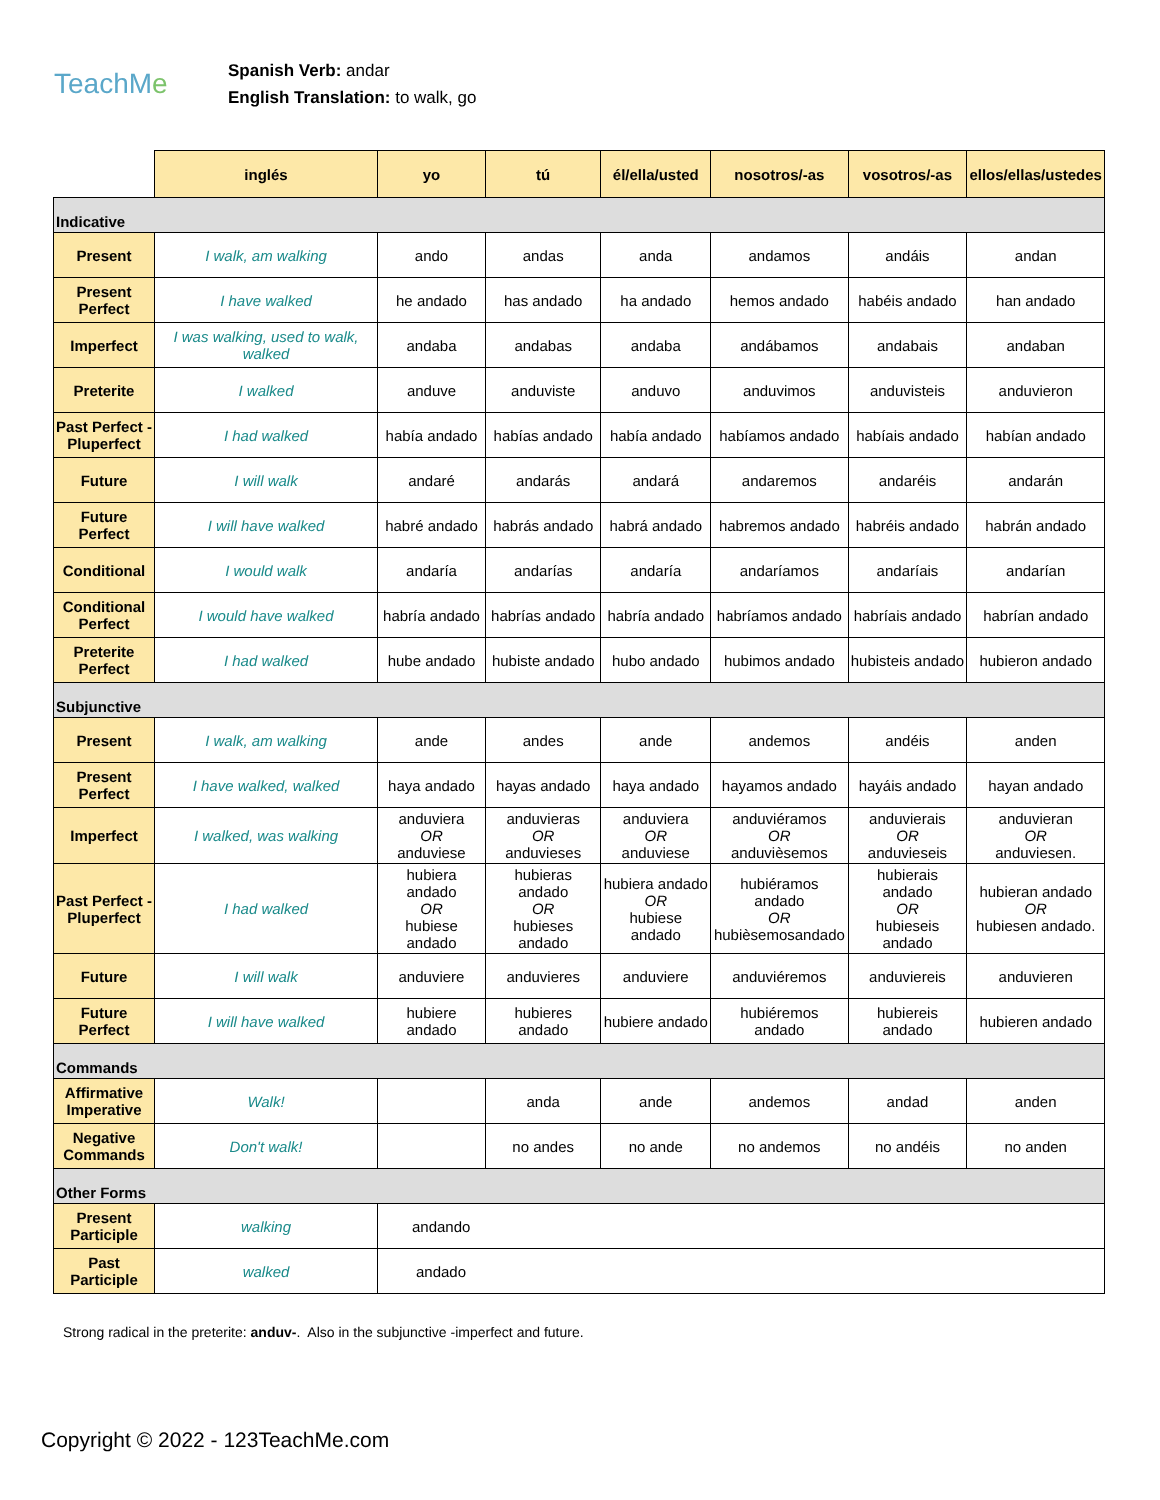TeachMe
Spanish Verb: andar
English Translation: to walk, go
| | inglés | yo | tú | él/ella/usted | nosotros/-as | vosotros/-as | ellos/ellas/ustedes |
| --- | --- | --- | --- | --- | --- | --- | --- |
| Indicative | | | | | | | |
| Present | I walk, am walking | ando | andas | anda | andamos | andáis | andan |
| Present Perfect | I have walked | he andado | has andado | ha andado | hemos andado | habéis andado | han andado |
| Imperfect | I was walking, used to walk, walked | andaba | andabas | andaba | andábamos | andabais | andaban |
| Preterite | I walked | anduve | anduviste | anduvo | anduvimos | anduvisteis | anduvieron |
| Past Perfect - Pluperfect | I had walked | había andado | habías andado | había andado | habíamos andado | habíais andado | habían andado |
| Future | I will walk | andaré | andarás | andará | andaremos | andaréis | andarán |
| Future Perfect | I will have walked | habré andado | habrás andado | habrá andado | habremos andado | habréis andado | habrán andado |
| Conditional | I would walk | andaría | andarías | andaría | andaríamos | andaríais | andarían |
| Conditional Perfect | I would have walked | habría andado | habrías andado | habría andado | habríamos andado | habríais andado | habrían andado |
| Preterite Perfect | I had walked | hube andado | hubiste andado | hubo andado | hubimos andado | hubisteis andado | hubieron andado |
| Subjunctive | | | | | | | |
| Present | I walk, am walking | ande | andes | ande | andemos | andéis | anden |
| Present Perfect | I have walked, walked | haya andado | hayas andado | haya andado | hayamos andado | hayáis andado | hayan andado |
| Imperfect | I walked, was walking | anduviera OR anduviese | anduvieras OR anduvieses | anduviera OR anduviese | anduviéramos OR anduvièsemos | anduvierais OR anduvieseis | anduvieran OR anduviesen. |
| Past Perfect - Pluperfect | I had walked | hubiera andado OR hubiese andado | hubieras andado OR hubieses andado | hubiera andado OR hubiese andado | hubiéramos andado OR hubièsemosandado | hubierais andado OR hubieseis andado | hubieran andado OR hubiesen andado. |
| Future | I will walk | anduviere | anduvieres | anduviere | anduviéremos | anduviereis | anduvieren |
| Future Perfect | I will have walked | hubiere andado | hubieres andado | hubiere andado | hubiéremos andado | hubiereis andado | hubieren andado |
| Commands | | | | | | | |
| Affirmative Imperative | Walk! | | anda | ande | andemos | andad | anden |
| Negative Commands | Don't walk! | | no andes | no ande | no andemos | no andéis | no anden |
| Other Forms | | | | | | | |
| Present Participle | walking | andando | | | | | |
| Past Participle | walked | andado | | | | | |
Strong radical in the preterite: anduv-. Also in the subjunctive -imperfect and future.
Copyright © 2022 - 123TeachMe.com